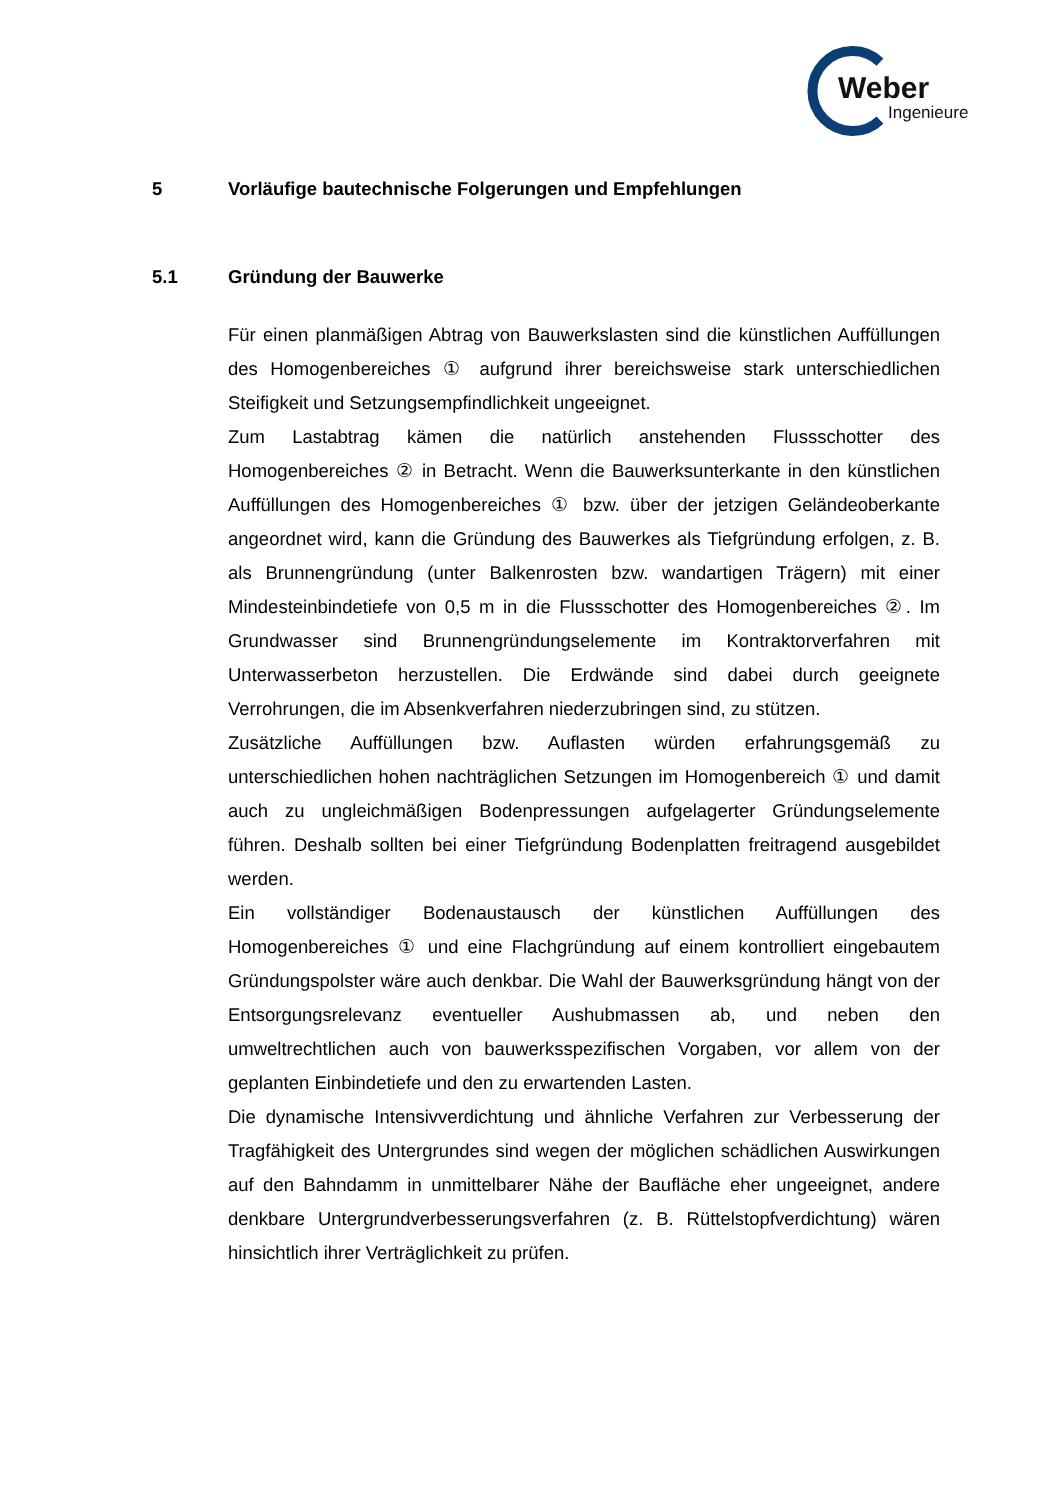Weber
Ingenieure
5 Vorläufige bautechnische Folgerungen und Empfehlungen
5.1 Gründung der Bauwerke
Für einen planmäßigen Abtrag von Bauwerkslasten sind die künstlichen Auffüllungen des Homogenbereiches ① aufgrund ihrer bereichsweise stark unterschiedlichen Steifigkeit und Setzungsempfindlichkeit ungeeignet.
Zum Lastabtrag kämen die natürlich anstehenden Flussschotter des Homogenbereiches ② in Betracht. Wenn die Bauwerksunterkante in den künstlichen Auffüllungen des Homogenbereiches ① bzw. über der jetzigen Geländeoberkante angeordnet wird, kann die Gründung des Bauwerkes als Tiefgründung erfolgen, z. B. als Brunnengründung (unter Balkenrosten bzw. wandartigen Trägern) mit einer Mindesteinbindetiefe von 0,5 m in die Flussschotter des Homogenbereiches ②. Im Grundwasser sind Brunnengründungselemente im Kontraktorverfahren mit Unterwasserbeton herzustellen. Die Erdwände sind dabei durch geeignete Verrohrungen, die im Absenkverfahren niederzubringen sind, zu stützen.
Zusätzliche Auffüllungen bzw. Auflasten würden erfahrungsgemäß zu unterschiedlichen hohen nachträglichen Setzungen im Homogenbereich ① und damit auch zu ungleichmäßigen Bodenpressungen aufgelagerter Gründungselemente führen. Deshalb sollten bei einer Tiefgründung Bodenplatten freitragend ausgebildet werden.
Ein vollständiger Bodenaustausch der künstlichen Auffüllungen des Homogenbereiches ① und eine Flachgründung auf einem kontrolliert eingebautem Gründungspolster wäre auch denkbar. Die Wahl der Bauwerksgründung hängt von der Entsorgungsrelevanz eventueller Aushubmassen ab, und neben den umweltrechtlichen auch von bauwerksspezifischen Vorgaben, vor allem von der geplanten Einbindetiefe und den zu erwartenden Lasten.
Die dynamische Intensivverdichtung und ähnliche Verfahren zur Verbesserung der Tragfähigkeit des Untergrundes sind wegen der möglichen schädlichen Auswirkungen auf den Bahndamm in unmittelbarer Nähe der Baufläche eher ungeeignet, andere denkbare Untergrundverbesserungsverfahren (z. B. Rüttelstopfverdichtung) wären hinsichtlich ihrer Verträglichkeit zu prüfen.